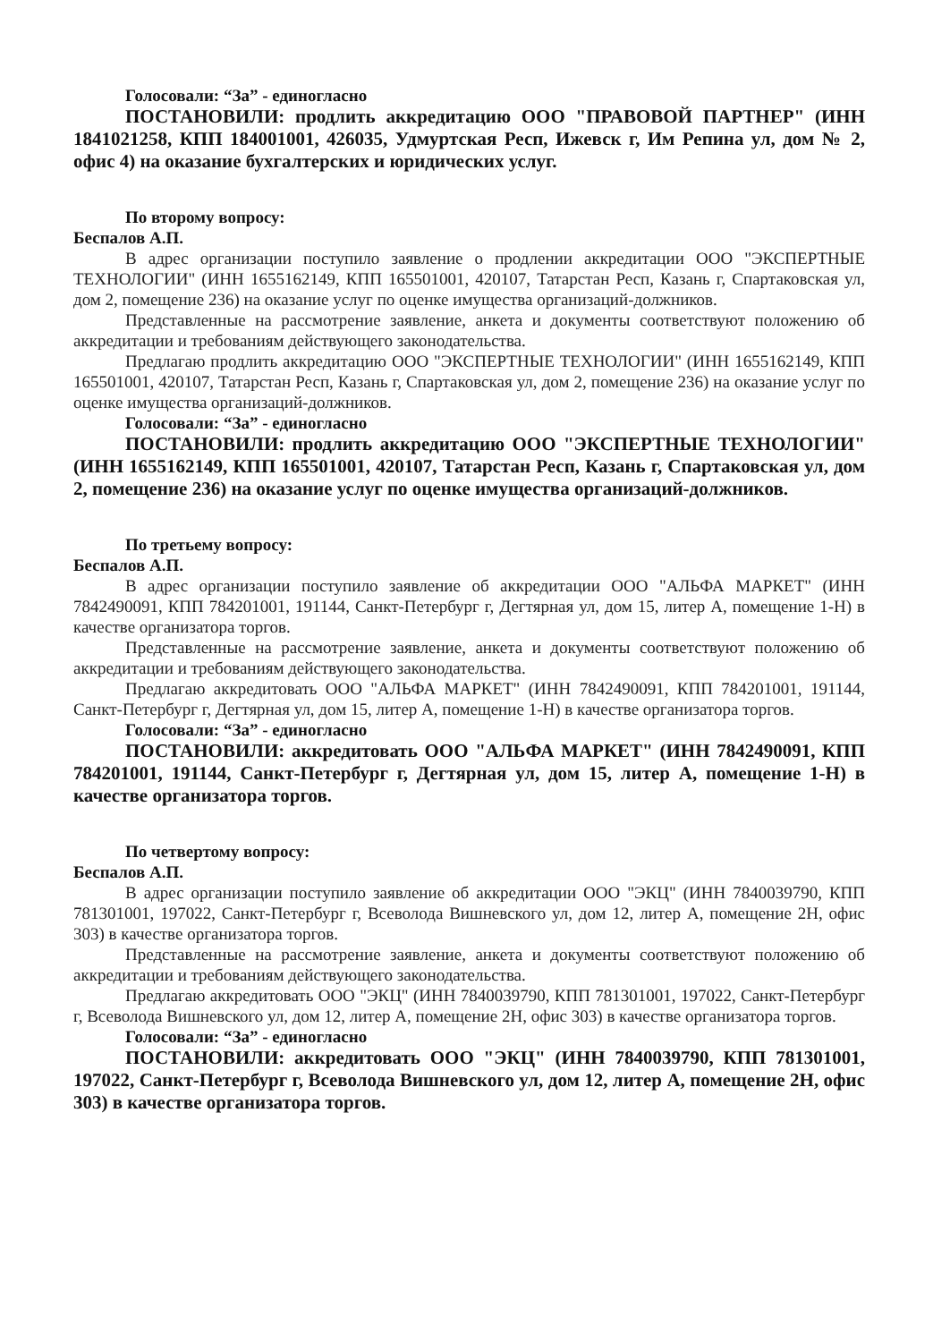Голосовали: “За” - единогласно
ПОСТАНОВИЛИ: продлить аккредитацию ООО "ПРАВОВОЙ ПАРТНЕР" (ИНН 1841021258, КПП 184001001, 426035, Удмуртская Респ, Ижевск г, Им Репина ул, дом № 2, офис 4) на оказание бухгалтерских и юридических услуг.
По второму вопросу:
Беспалов А.П.
В адрес организации поступило заявление о продлении аккредитации ООО "ЭКСПЕРТНЫЕ ТЕХНОЛОГИИ" (ИНН 1655162149, КПП 165501001, 420107, Татарстан Респ, Казань г, Спартаковская ул, дом 2, помещение 236) на оказание услуг по оценке имущества организаций-должников.
Представленные на рассмотрение заявление, анкета и документы соответствуют положению об аккредитации и требованиям действующего законодательства.
Предлагаю продлить аккредитацию ООО "ЭКСПЕРТНЫЕ ТЕХНОЛОГИИ" (ИНН 1655162149, КПП 165501001, 420107, Татарстан Респ, Казань г, Спартаковская ул, дом 2, помещение 236) на оказание услуг по оценке имущества организаций-должников.
Голосовали: “За” - единогласно
ПОСТАНОВИЛИ: продлить аккредитацию ООО "ЭКСПЕРТНЫЕ ТЕХНОЛОГИИ" (ИНН 1655162149, КПП 165501001, 420107, Татарстан Респ, Казань г, Спартаковская ул, дом 2, помещение 236) на оказание услуг по оценке имущества организаций-должников.
По третьему вопросу:
Беспалов А.П.
В адрес организации поступило заявление об аккредитации ООО "АЛЬФА МАРКЕТ" (ИНН 7842490091, КПП 784201001, 191144, Санкт-Петербург г, Дегтярная ул, дом 15, литер А, помещение 1-Н) в качестве организатора торгов.
Представленные на рассмотрение заявление, анкета и документы соответствуют положению об аккредитации и требованиям действующего законодательства.
Предлагаю аккредитовать ООО "АЛЬФА МАРКЕТ" (ИНН 7842490091, КПП 784201001, 191144, Санкт-Петербург г, Дегтярная ул, дом 15, литер А, помещение 1-Н) в качестве организатора торгов.
Голосовали: “За” - единогласно
ПОСТАНОВИЛИ: аккредитовать ООО "АЛЬФА МАРКЕТ" (ИНН 7842490091, КПП 784201001, 191144, Санкт-Петербург г, Дегтярная ул, дом 15, литер А, помещение 1-Н) в качестве организатора торгов.
По четвертому вопросу:
Беспалов А.П.
В адрес организации поступило заявление об аккредитации ООО "ЭКЦ" (ИНН 7840039790, КПП 781301001, 197022, Санкт-Петербург г, Всеволода Вишневского ул, дом 12, литер А, помещение 2Н, офис 303) в качестве организатора торгов.
Представленные на рассмотрение заявление, анкета и документы соответствуют положению об аккредитации и требованиям действующего законодательства.
Предлагаю аккредитовать ООО "ЭКЦ" (ИНН 7840039790, КПП 781301001, 197022, Санкт-Петербург г, Всеволода Вишневского ул, дом 12, литер А, помещение 2Н, офис 303) в качестве организатора торгов.
Голосовали: “За” - единогласно
ПОСТАНОВИЛИ: аккредитовать ООО "ЭКЦ" (ИНН 7840039790, КПП 781301001, 197022, Санкт-Петербург г, Всеволода Вишневского ул, дом 12, литер А, помещение 2Н, офис 303) в качестве организатора торгов.